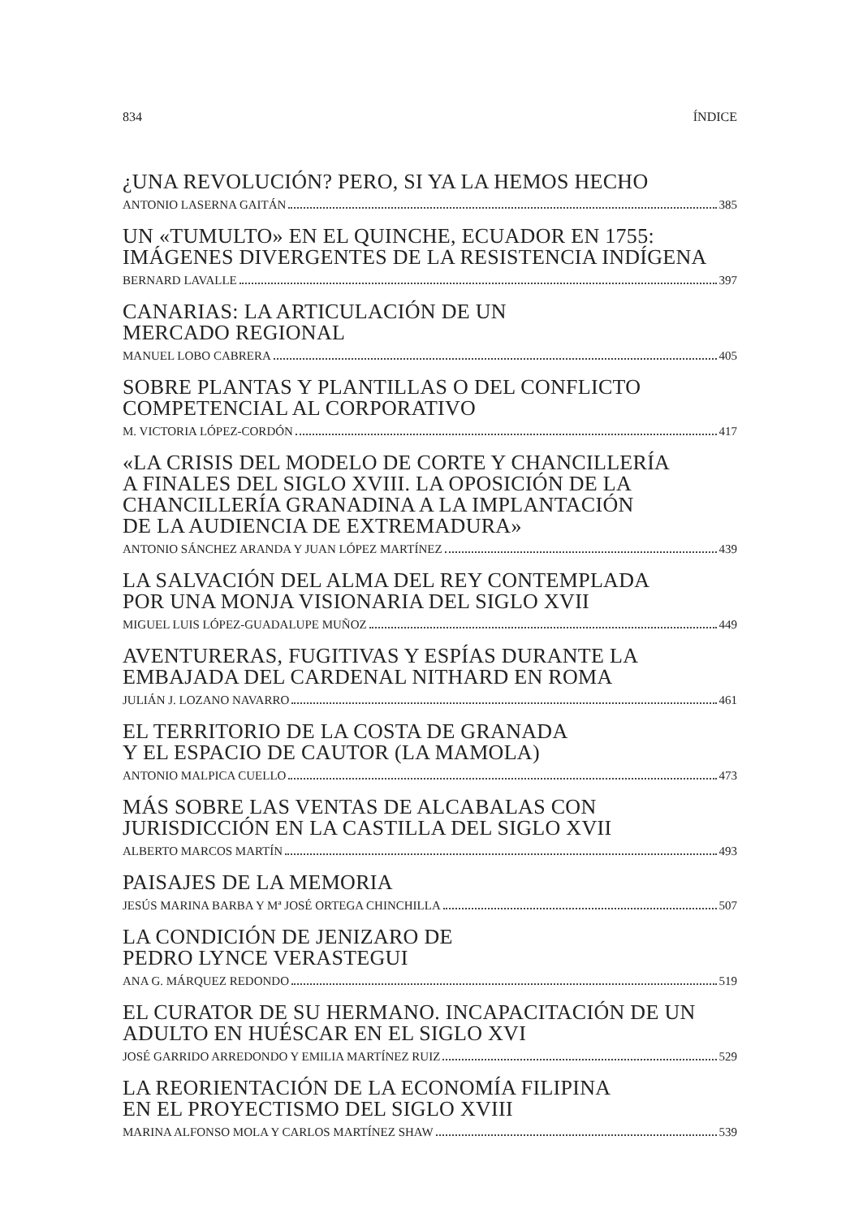834 ÍNDICE
¿UNA REVOLUCIÓN? PERO, SI YA LA HEMOS HECHO
ANTONIO LASERNA GAITÁN 385
UN «TUMULTO» EN EL QUINCHE, ECUADOR EN 1755:
IMÁGENES DIVERGENTES DE LA RESISTENCIA INDÍGENA
BERNARD LAVALLE 397
CANARIAS: LA ARTICULACIÓN DE UN
MERCADO REGIONAL
MANUEL LOBO CABRERA 405
SOBRE PLANTAS Y PLANTILLAS O DEL CONFLICTO
COMPETENCIAL AL CORPORATIVO
M. VICTORIA LÓPEZ-CORDÓN 417
«LA CRISIS DEL MODELO DE CORTE Y CHANCILLERÍA
A FINALES DEL SIGLO XVIII. LA OPOSICIÓN DE LA
CHANCILLERÍA GRANADINA A LA IMPLANTACIÓN
DE LA AUDIENCIA DE EXTREMADURA»
ANTONIO SÁNCHEZ ARANDA Y JUAN LÓPEZ MARTÍNEZ 439
LA SALVACIÓN DEL ALMA DEL REY CONTEMPLADA
POR UNA MONJA VISIONARIA DEL SIGLO XVII
MIGUEL LUIS LÓPEZ-GUADALUPE MUÑOZ 449
AVENTURERAS, FUGITIVAS Y ESPÍAS DURANTE LA
EMBAJADA DEL CARDENAL NITHARD EN ROMA
JULIÁN J. LOZANO NAVARRO 461
EL TERRITORIO DE LA COSTA DE GRANADA
Y EL ESPACIO DE CAUTOR (LA MAMOLA)
ANTONIO MALPICA CUELLO 473
MÁS SOBRE LAS VENTAS DE ALCABALAS CON
JURISDICCIÓN EN LA CASTILLA DEL SIGLO XVII
ALBERTO MARCOS MARTÍN 493
PAISAJES DE LA MEMORIA
JESÚS MARINA BARBA Y Mª JOSÉ ORTEGA CHINCHILLA 507
LA CONDICIÓN DE JENIZARO DE
PEDRO LYNCE VERASTEGUI
ANA G. MÁRQUEZ REDONDO 519
EL CURATOR DE SU HERMANO. INCAPACITACIÓN DE UN
ADULTO EN HUÉSCAR EN EL SIGLO XVI
JOSÉ GARRIDO ARREDONDO Y EMILIA MARTÍNEZ RUIZ 529
LA REORIENTACIÓN DE LA ECONOMÍA FILIPINA
EN EL PROYECTISMO DEL SIGLO XVIII
MARINA ALFONSO MOLA Y CARLOS MARTÍNEZ SHAW 539